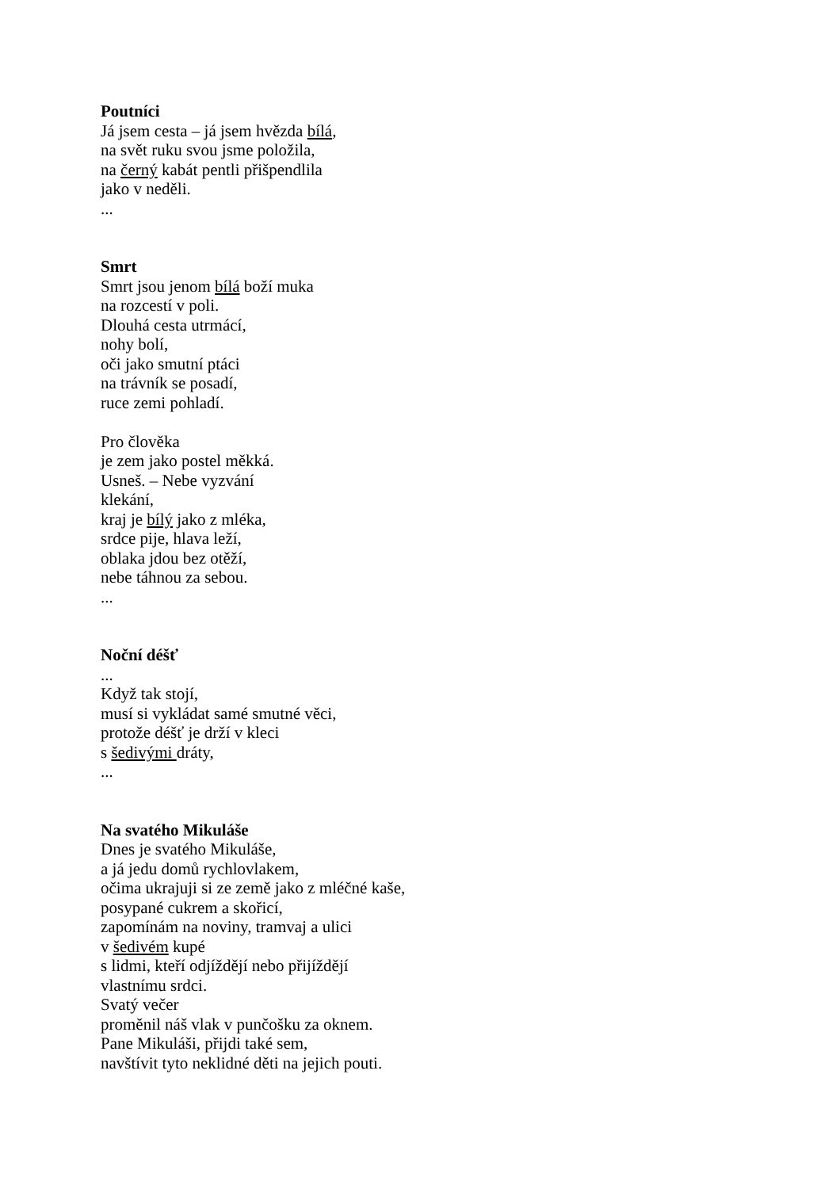Poutníci
Já jsem cesta – já jsem hvězda bílá,
na svět ruku svou jsme položila,
na černý kabát pentli přišpendlila
jako v neděli.
...
Smrt
Smrt jsou jenom bílá boží muka
na rozcestí v poli.
Dlouhá cesta utrmácí,
nohy bolí,
oči jako smutní ptáci
na trávník se posadí,
ruce zemi pohladí.
Pro člověka
je zem jako postel měkká.
Usneš. – Nebe vyzvání
klekání,
kraj je bílý jako z mléka,
srdce pije, hlava leží,
oblaka jdou bez otěží,
nebe táhnou za sebou.
...
Noční déšť
...
Když tak stojí,
musí si vykládat samé smutné věci,
protože déšť je drží v kleci
s šedivými dráty,
...
Na svatého Mikuláše
Dnes je svatého Mikuláše,
a já jedu domů rychlovlakem,
očima ukrajuji si ze země jako z mléčné kaše,
posypané cukrem a skořicí,
zapomínám na noviny, tramvaj a ulici
v šedivém kupé
s lidmi, kteří odjíždějí nebo přijíždějí
vlastnímu srdci.
Svatý večer
proměnil náš vlak v punčošku za oknem.
Pane Mikuláši, přijdi také sem,
navštívit tyto neklidné děti na jejich pouti.